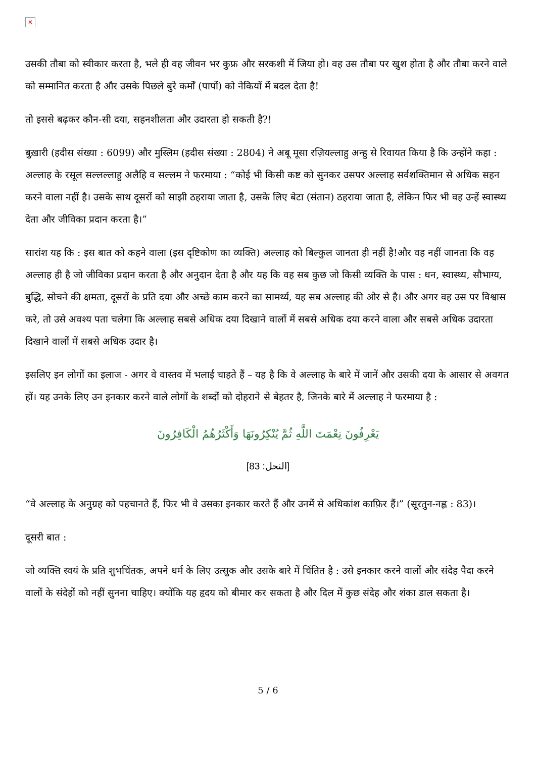✕
उसकी तौबा को स्वीकार करता है, भले ही वह जीवन भर कुफ्र और सरकशी में जिया हो। वह उस तौबा पर खुश होता है और तौबा करने वाले को सम्मानित करता है और उसके पिछले बुरे कर्मों (पापों) को नेकियों में बदल देता है!
तो इससे बढ़कर कौन-सी दया, सहनशीलता और उदारता हो सकती है?!
बुख़ारी (हदीस संख्या : 6099) और मुस्लिम (हदीस संख्या : 2804) ने अबू मूसा रज़ियल्लाहु अन्हु से रिवायत किया है कि उन्होंने कहा : अल्लाह के रसूल सल्लल्लाहु अलैहि व सल्लम ने फरमाया : “कोई भी किसी कष्ट को सुनकर उसपर अल्लाह सर्वशक्तिमान से अधिक सहन करने वाला नहीं है। उसके साथ दूसरों को साझी ठहराया जाता है, उसके लिए बेटा (संतान) ठहराया जाता है, लेकिन फिर भी वह उन्हें स्वास्थ्य देता और जीविका प्रदान करता है।”
सारांश यह कि : इस बात को कहने वाला (इस दृष्टिकोण का व्यक्ति) अल्लाह को बिल्कुल जानता ही नहीं है!और वह नहीं जानता कि वह अल्लाह ही है जो जीविका प्रदान करता है और अनुदान देता है और यह कि वह सब कुछ जो किसी व्यक्ति के पास : धन, स्वास्थ्य, सौभाग्य, बुद्धि, सोचने की क्षमता, दूसरों के प्रति दया और अच्छे काम करने का सामर्थ्य, यह सब अल्लाह की ओर से है। और अगर वह उस पर विश्वास करे, तो उसे अवश्य पता चलेगा कि अल्लाह सबसे अधिक दया दिखाने वालों में सबसे अधिक दया करने वाला और सबसे अधिक उदारता दिखाने वालों में सबसे अधिक उदार है।
इसलिए इन लोगों का इलाज - अगर वे वास्तव में भलाई चाहते हैं – यह है कि वे अल्लाह के बारे में जानें और उसकी दया के आसार से अवगत हों। यह उनके लिए उन इनकार करने वाले लोगों के शब्दों को दोहराने से बेहतर है, जिनके बारे में अल्लाह ने फरमाया है :
يَعْرِفُونَ نِعْمَتَ اللَّهِ ثُمَّ يُنْكِرُونَهَا وَأَكْثَرُهُمُ الْكَافِرُونَ
[النحل: 83]
“वे अल्लाह के अनुग्रह को पहचानते हैं, फिर भी वे उसका इनकार करते हैं और उनमें से अधिकांश काफ़िर हैं।” (सूरतुन-नह्ल : 83)।
दूसरी बात :
जो व्यक्ति स्वयं के प्रति शुभचिंतक, अपने धर्म के लिए उत्सुक और उसके बारे में चिंतित है : उसे इनकार करने वालों और संदेह पैदा करने वालों के संदेहों को नहीं सुनना चाहिए। क्योंकि यह हृदय को बीमार कर सकता है और दिल में कुछ संदेह और शंका डाल सकता है।
5 / 6